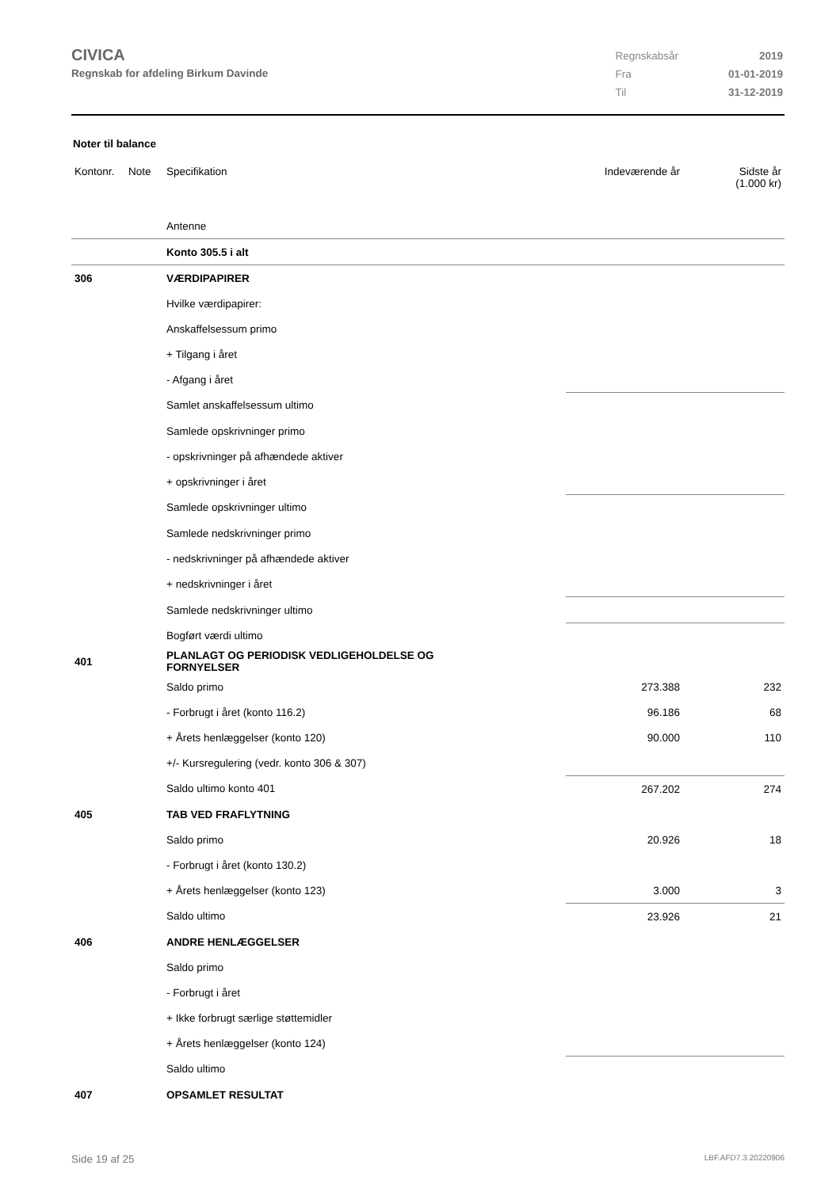CIVICA
Regnskab for afdeling Birkum Davinde
| Regnskabsår | 2019 |
| Fra | 01-01-2019 |
| Til | 31-12-2019 |
Noter til balance
| Kontonr. | Note | Specifikation | Indeværende år | Sidste år (1.000 kr) |
| | | Antenne | | |
| | | Konto 305.5 i alt | | |
| 306 | | VÆRDIPAPIRER | | |
| | | Hvilke værdipapirer: | | |
| | | Anskaffelsessum primo | | |
| | | + Tilgang i året | | |
| | | - Afgang i året | | |
| | | Samlet anskaffelsessum ultimo | | |
| | | Samlede opskrivninger primo | | |
| | | - opskrivninger på afhændede aktiver | | |
| | | + opskrivninger i året | | |
| | | Samlede opskrivninger ultimo | | |
| | | Samlede nedskrivninger primo | | |
| | | - nedskrivninger på afhændede aktiver | | |
| | | + nedskrivninger i året | | |
| | | Samlede nedskrivninger ultimo | | |
| | | Bogført værdi ultimo | | |
| 401 | | PLANLAGT OG PERIODISK VEDLIGEHOLDELSE OG FORNYELSER | | |
| | | Saldo primo | 273.388 | 232 |
| | | - Forbrugt i året (konto 116.2) | 96.186 | 68 |
| | | + Årets henlæggelser (konto 120) | 90.000 | 110 |
| | | +/- Kursregulering (vedr. konto 306 & 307) | | |
| | | Saldo ultimo konto 401 | 267.202 | 274 |
| 405 | | TAB VED FRAFLYTNING | | |
| | | Saldo primo | 20.926 | 18 |
| | | - Forbrugt i året (konto 130.2) | | |
| | | + Årets henlæggelser (konto 123) | 3.000 | 3 |
| | | Saldo ultimo | 23.926 | 21 |
| 406 | | ANDRE HENLÆGGELSER | | |
| | | Saldo primo | | |
| | | - Forbrugt i året | | |
| | | + Ikke forbrugt særlige støttemidler | | |
| | | + Årets henlæggelser (konto 124) | | |
| | | Saldo ultimo | | |
| 407 | | OPSAMLET RESULTAT | | |
Side 19 af 25 LBF.AFD7.3.20220906